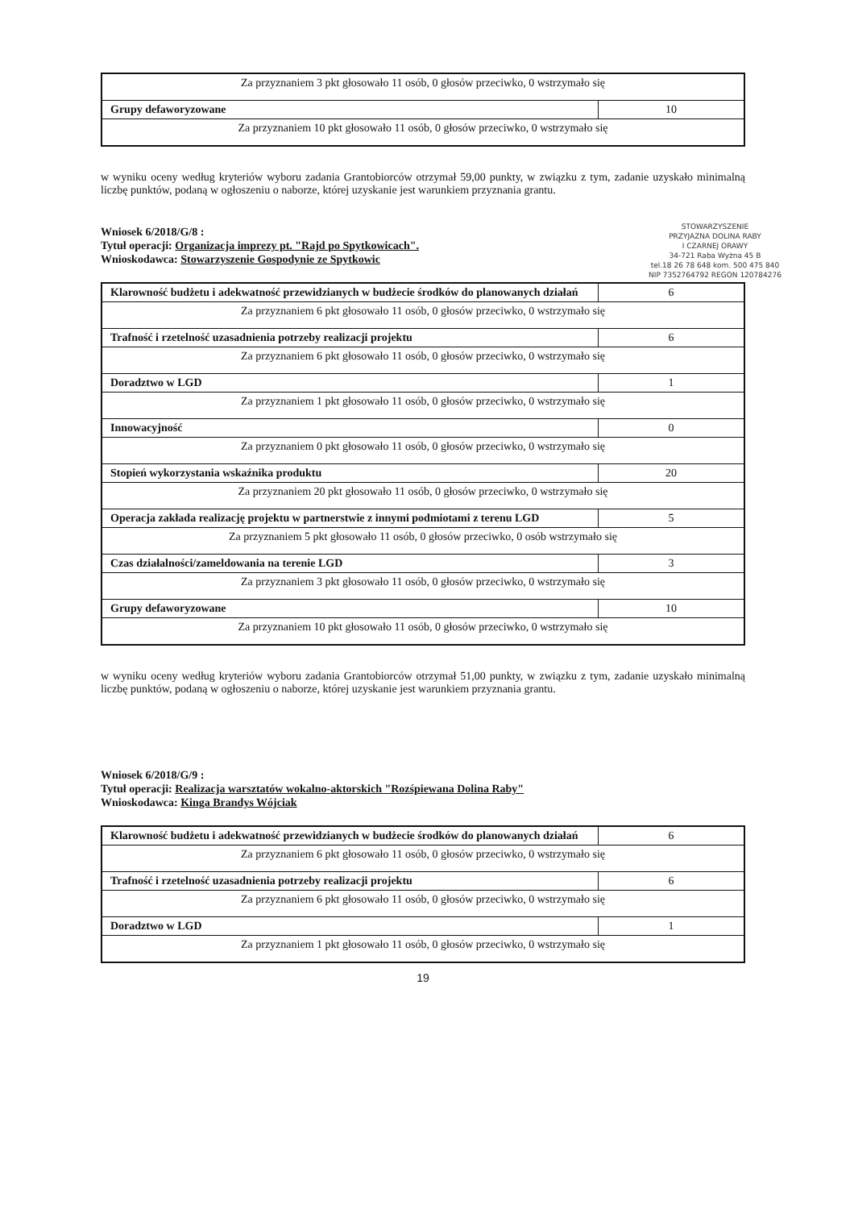| Za przyznaniem 3 pkt głosowało 11 osób, 0 głosów przeciwko, 0 wstrzymało się | |
| Grupy defaworyzowane | 10 |
| Za przyznaniem 10 pkt głosowało 11 osób, 0 głosów przeciwko, 0 wstrzymało się | |
w wyniku oceny według kryteriów wyboru zadania Grantobiorców otrzymał 59,00 punkty, w związku z tym, zadanie uzyskało minimalną liczbę punktów, podaną w ogłoszeniu o naborze, której uzyskanie jest warunkiem przyznania grantu.
Wniosek 6/2018/G/8 :
Tytuł operacji: Organizacja imprezy pt. "Rajd po Spytkowicach".
Wnioskodawca: Stowarzyszenie Gospodynie ze Spytkowic
STOWARZYSZENIE
PRZYJAZNA DOLINA RABY
I CZARNEJ ORAWY
34-721 Raba Wyżna 45 B
tel.18 26 78 648 kom. 500 475 840
NIP 7352764792 REGON 120784276
| Klarowność budżetu i adekwatność przewidzianych w budżecie środków do planowanych działań | 6 |
| Za przyznaniem 6 pkt głosowało 11 osób, 0 głosów przeciwko, 0 wstrzymało się | |
| Trafność i rzetelność uzasadnienia potrzeby realizacji projektu | 6 |
| Za przyznaniem 6 pkt głosowało 11 osób, 0 głosów przeciwko, 0 wstrzymało się | |
| Doradztwo w LGD | 1 |
| Za przyznaniem 1 pkt głosowało 11 osób, 0 głosów przeciwko, 0 wstrzymało się | |
| Innowacyjność | 0 |
| Za przyznaniem 0 pkt głosowało 11 osób, 0 głosów przeciwko, 0 wstrzymało się | |
| Stopień wykorzystania wskaźnika produktu | 20 |
| Za przyznaniem 20 pkt głosowało 11 osób, 0 głosów przeciwko, 0 wstrzymało się | |
| Operacja zakłada realizację projektu w partnerstwie z innymi podmiotami z terenu LGD | 5 |
| Za przyznaniem 5 pkt głosowało 11 osób, 0 głosów przeciwko, 0 osób wstrzymało się | |
| Czas działalności/zameldowania na terenie LGD | 3 |
| Za przyznaniem 3 pkt głosowało 11 osób, 0 głosów przeciwko, 0 wstrzymało się | |
| Grupy defaworyzowane | 10 |
| Za przyznaniem 10 pkt głosowało 11 osób, 0 głosów przeciwko, 0 wstrzymało się | |
w wyniku oceny według kryteriów wyboru zadania Grantobiorców otrzymał 51,00 punkty, w związku z tym, zadanie uzyskało minimalną liczbę punktów, podaną w ogłoszeniu o naborze, której uzyskanie jest warunkiem przyznania grantu.
Wniosek 6/2018/G/9 :
Tytuł operacji: Realizacja warsztatów wokalno-aktorskich "Rozśpiewana Dolina Raby"
Wnioskodawca: Kinga Brandys Wójciak
| Klarowność budżetu i adekwatność przewidzianych w budżecie środków do planowanych działań | 6 |
| Za przyznaniem 6 pkt głosowało 11 osób, 0 głosów przeciwko, 0 wstrzymało się | |
| Trafność i rzetelność uzasadnienia potrzeby realizacji projektu | 6 |
| Za przyznaniem 6 pkt głosowało 11 osób, 0 głosów przeciwko, 0 wstrzymało się | |
| Doradztwo w LGD | 1 |
| Za przyznaniem 1 pkt głosowało 11 osób, 0 głosów przeciwko, 0 wstrzymało się | |
19